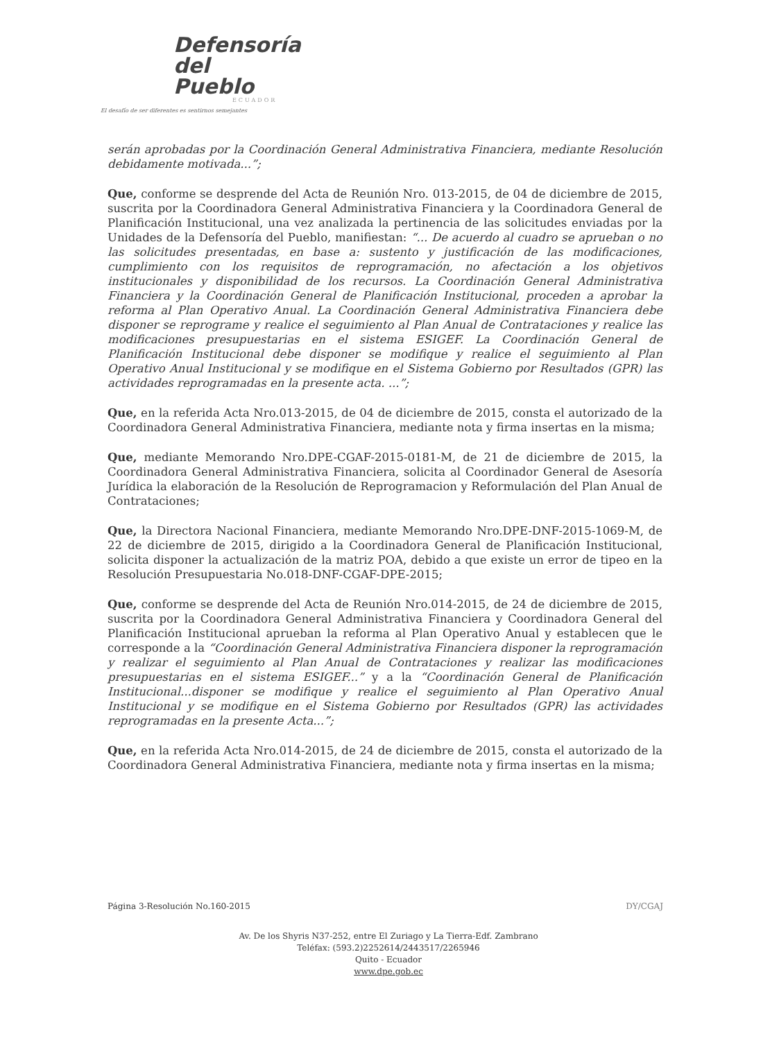Defensoría
del Pueblo
ECUADOR
El desafío de ser diferentes es sentirnos semejantes
serán aprobadas por la Coordinación General Administrativa Financiera, mediante Resolución debidamente motivada...”;
Que, conforme se desprende del Acta de Reunión Nro. 013-2015, de 04 de diciembre de 2015, suscrita por la Coordinadora General Administrativa Financiera y la Coordinadora General de Planificación Institucional, una vez analizada la pertinencia de las solicitudes enviadas por la Unidades de la Defensoría del Pueblo, manifiestan: “... De acuerdo al cuadro se aprueban o no las solicitudes presentadas, en base a: sustento y justificación de las modificaciones, cumplimiento con los requisitos de reprogramación, no afectación a los objetivos institucionales y disponibilidad de los recursos. La Coordinación General Administrativa Financiera y la Coordinación General de Planificación Institucional, proceden a aprobar la reforma al Plan Operativo Anual. La Coordinación General Administrativa Financiera debe disponer se reprograme y realice el seguimiento al Plan Anual de Contrataciones y realice las modificaciones presupuestarias en el sistema ESIGEF. La Coordinación General de Planificación Institucional debe disponer se modifique y realice el seguimiento al Plan Operativo Anual Institucional y se modifique en el Sistema Gobierno por Resultados (GPR) las actividades reprogramadas en la presente acta. ...”;
Que, en la referida Acta Nro.013-2015, de 04 de diciembre de 2015, consta el autorizado de la Coordinadora General Administrativa Financiera, mediante nota y firma insertas en la misma;
Que, mediante Memorando Nro.DPE-CGAF-2015-0181-M, de 21 de diciembre de 2015, la Coordinadora General Administrativa Financiera, solicita al Coordinador General de Asesoría Jurídica la elaboración de la Resolución de Reprogramacion y Reformulación del Plan Anual de Contrataciones;
Que, la Directora Nacional Financiera, mediante Memorando Nro.DPE-DNF-2015-1069-M, de 22 de diciembre de 2015, dirigido a la Coordinadora General de Planificación Institucional, solicita disponer la actualización de la matriz POA, debido a que existe un error de tipeo en la Resolución Presupuestaria No.018-DNF-CGAF-DPE-2015;
Que, conforme se desprende del Acta de Reunión Nro.014-2015, de 24 de diciembre de 2015, suscrita por la Coordinadora General Administrativa Financiera y Coordinadora General del Planificación Institucional aprueban la reforma al Plan Operativo Anual y establecen que le corresponde a la “Coordinación General Administrativa Financiera disponer la reprogramación y realizar el seguimiento al Plan Anual de Contrataciones y realizar las modificaciones presupuestarias en el sistema ESIGEF...” y a la “Coordinación General de Planificación Institucional...disponer se modifique y realice el seguimiento al Plan Operativo Anual Institucional y se modifique en el Sistema Gobierno por Resultados (GPR) las actividades reprogramadas en la presente Acta...”;
Que, en la referida Acta Nro.014-2015, de 24 de diciembre de 2015, consta el autorizado de la Coordinadora General Administrativa Financiera, mediante nota y firma insertas en la misma;
Página 3-Resolución No.160-2015
DY/CGAJ
Av. De los Shyris N37-252, entre El Zuriago y La Tierra-Edf. Zambrano
Teléfax: (593.2)2252614/2443517/2265946
Quito - Ecuador
www.dpe.gob.ec